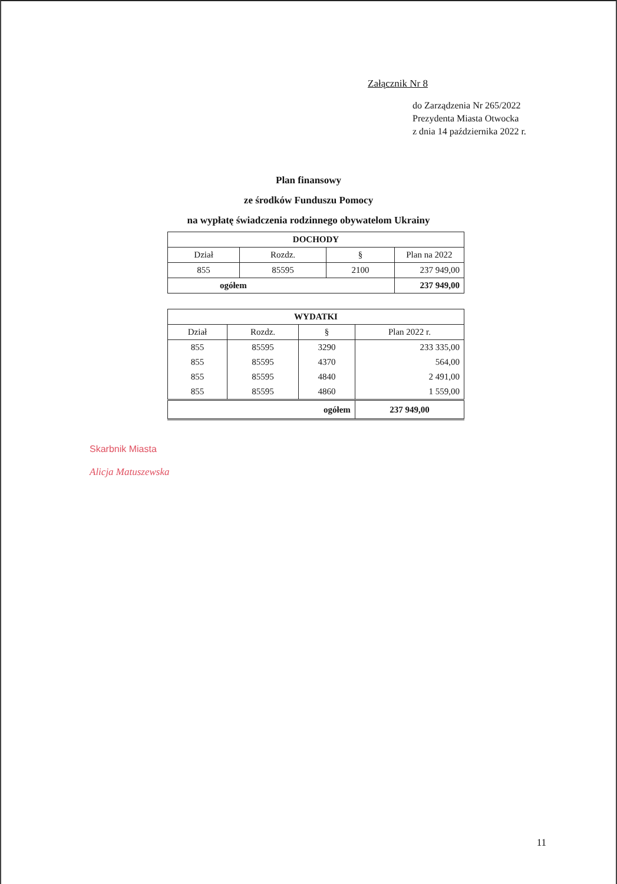Załącznik Nr 8
do Zarządzenia Nr 265/2022
Prezydenta Miasta Otwocka
z dnia 14 października 2022 r.
Plan finansowy
ze środków Funduszu Pomocy
na wypłatę świadczenia rodzinnego obywatelom Ukrainy
| DOCHODY | | | |
| --- | --- | --- | --- |
| Dział | Rozdz. | § | Plan na 2022 |
| 855 | 85595 | 2100 | 237 949,00 |
| ogółem | | | 237 949,00 |
| WYDATKI | | | |
| --- | --- | --- | --- |
| Dział | Rozdz. | § | Plan 2022 r. |
| 855 | 85595 | 3290 | 233 335,00 |
| 855 | 85595 | 4370 | 564,00 |
| 855 | 85595 | 4840 | 2 491,00 |
| 855 | 85595 | 4860 | 1 559,00 |
| ogółem | | | 237 949,00 |
Skarbnik Miasta
Alicja Matuszewska
11